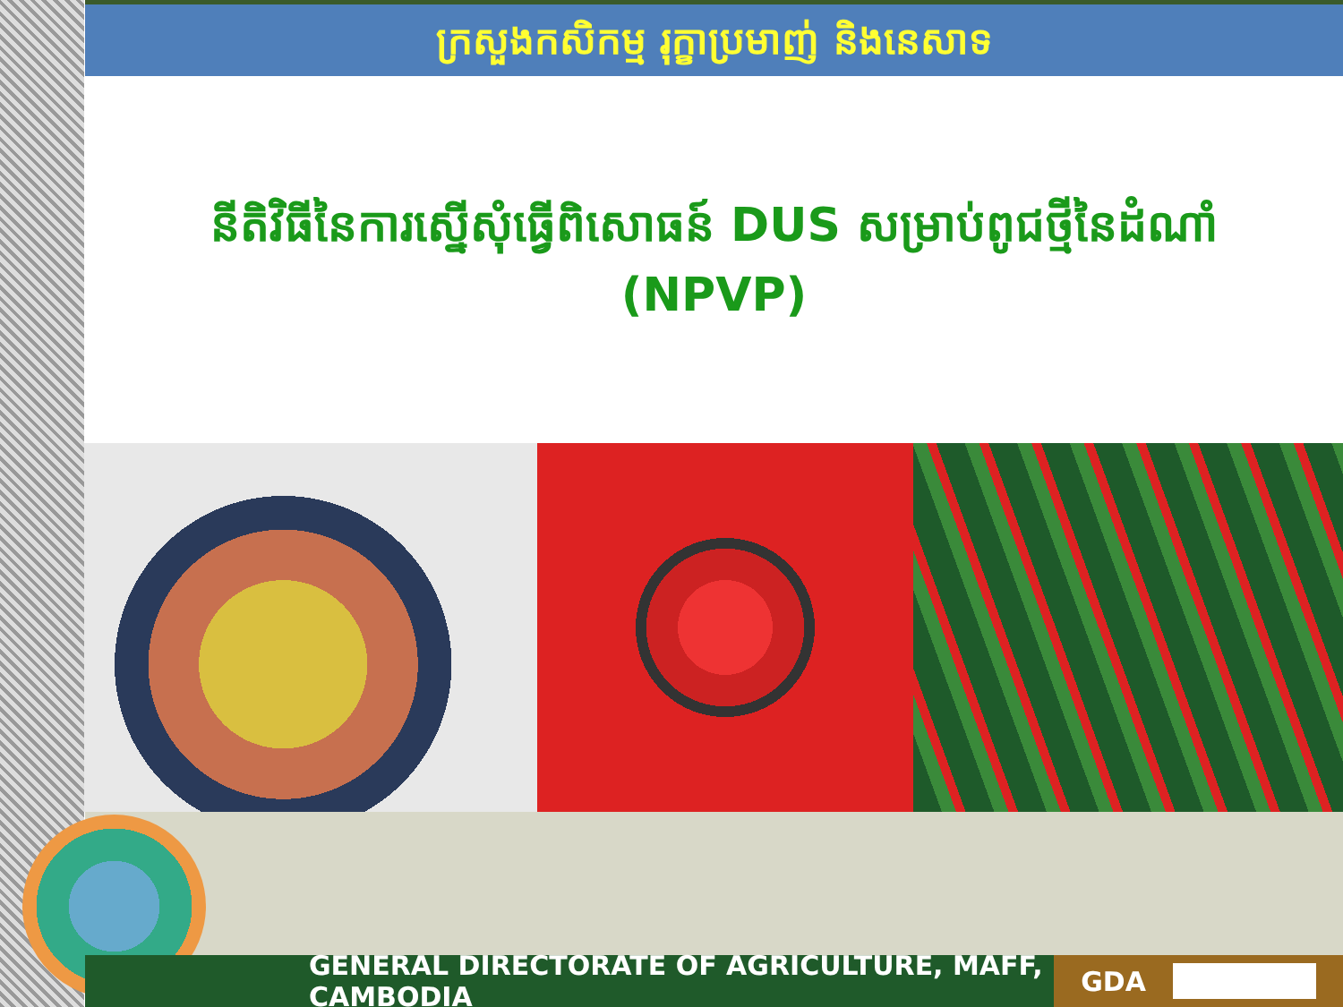ក្រសួងកសិកម្ម រុក្ខាប្រមាញ់ និងនេសាទ
នីតិវិធីនៃការស្នើសុំធ្វើពិសោធន៍ DUS សម្រាប់ពូជថ្មីនៃដំណាំ (NPVP)
GENERAL DIRECTORATE OF AGRICULTURE, MAFF, CAMBODIA
GDA